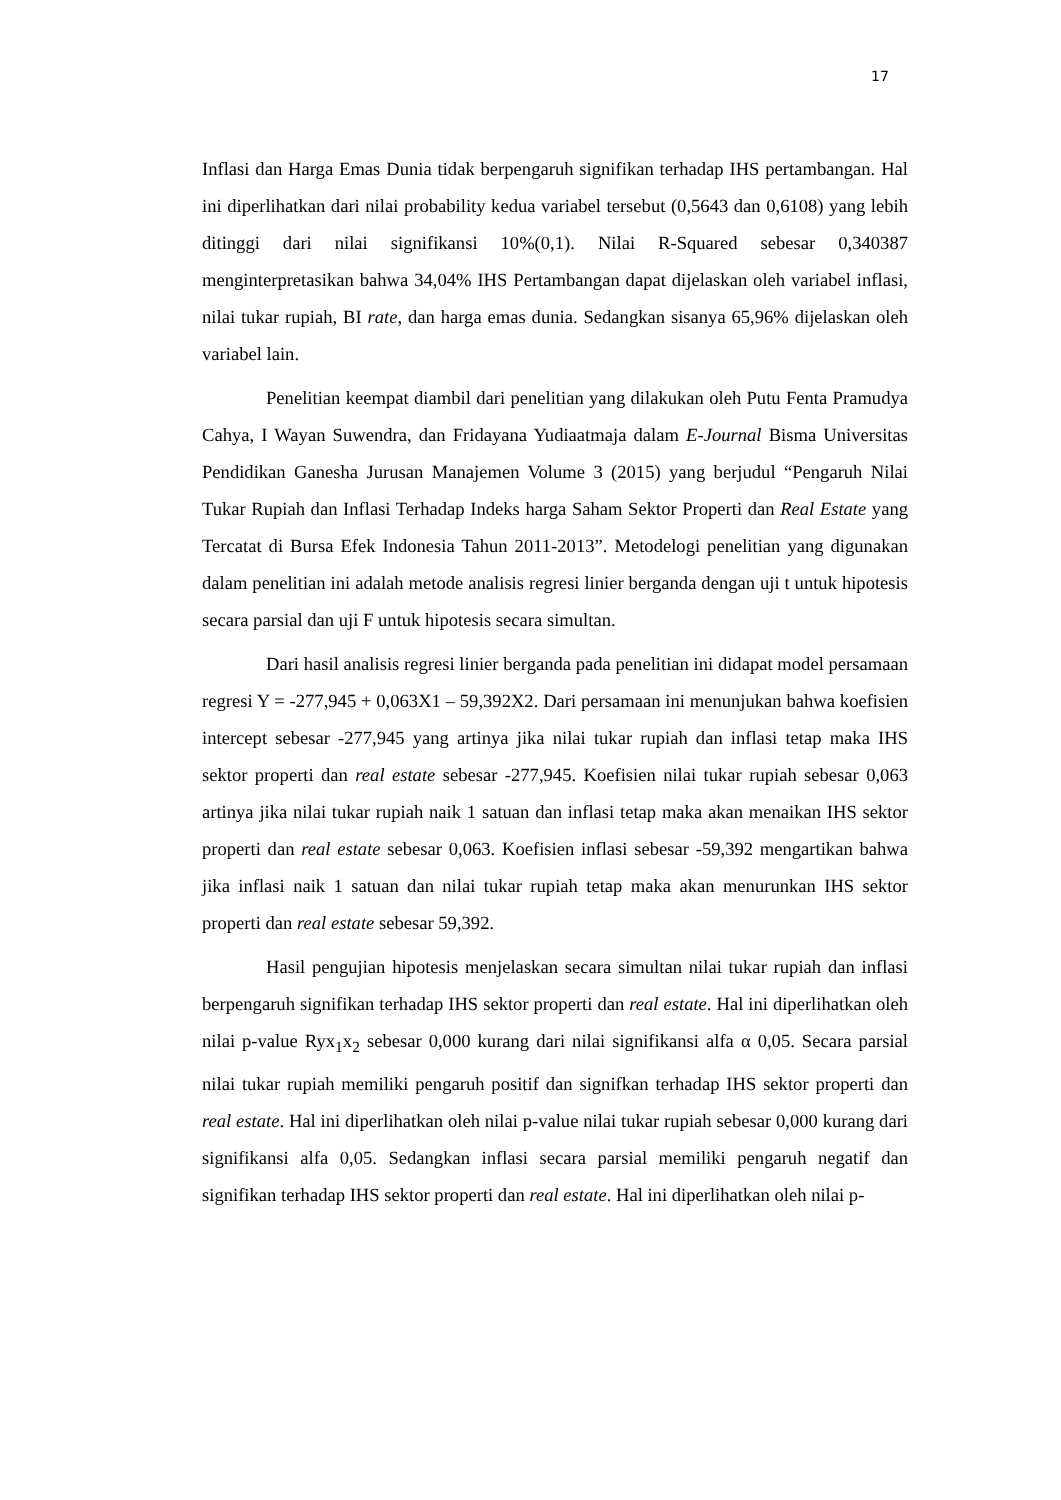17
Inflasi dan Harga Emas Dunia tidak berpengaruh signifikan terhadap IHS pertambangan. Hal ini diperlihatkan dari nilai probability kedua variabel tersebut (0,5643 dan 0,6108) yang lebih ditinggi dari nilai signifikansi 10%(0,1). Nilai R-Squared sebesar 0,340387 menginterpretasikan bahwa 34,04% IHS Pertambangan dapat dijelaskan oleh variabel inflasi, nilai tukar rupiah, BI rate, dan harga emas dunia. Sedangkan sisanya 65,96% dijelaskan oleh variabel lain.
Penelitian keempat diambil dari penelitian yang dilakukan oleh Putu Fenta Pramudya Cahya, I Wayan Suwendra, dan Fridayana Yudiaatmaja dalam E-Journal Bisma Universitas Pendidikan Ganesha Jurusan Manajemen Volume 3 (2015) yang berjudul “Pengaruh Nilai Tukar Rupiah dan Inflasi Terhadap Indeks harga Saham Sektor Properti dan Real Estate yang Tercatat di Bursa Efek Indonesia Tahun 2011-2013”. Metodelogi penelitian yang digunakan dalam penelitian ini adalah metode analisis regresi linier berganda dengan uji t untuk hipotesis secara parsial dan uji F untuk hipotesis secara simultan.
Dari hasil analisis regresi linier berganda pada penelitian ini didapat model persamaan regresi Y = -277,945 + 0,063X1 – 59,392X2. Dari persamaan ini menunjukan bahwa koefisien intercept sebesar -277,945 yang artinya jika nilai tukar rupiah dan inflasi tetap maka IHS sektor properti dan real estate sebesar -277,945. Koefisien nilai tukar rupiah sebesar 0,063 artinya jika nilai tukar rupiah naik 1 satuan dan inflasi tetap maka akan menaikan IHS sektor properti dan real estate sebesar 0,063. Koefisien inflasi sebesar -59,392 mengartikan bahwa jika inflasi naik 1 satuan dan nilai tukar rupiah tetap maka akan menurunkan IHS sektor properti dan real estate sebesar 59,392.
Hasil pengujian hipotesis menjelaskan secara simultan nilai tukar rupiah dan inflasi berpengaruh signifikan terhadap IHS sektor properti dan real estate. Hal ini diperlihatkan oleh nilai p-value Ryx<sub>1</sub>x<sub>2</sub> sebesar 0,000 kurang dari nilai signifikansi alfa α 0,05. Secara parsial nilai tukar rupiah memiliki pengaruh positif dan signifkan terhadap IHS sektor properti dan real estate. Hal ini diperlihatkan oleh nilai p-value nilai tukar rupiah sebesar 0,000 kurang dari signifikansi alfa 0,05. Sedangkan inflasi secara parsial memiliki pengaruh negatif dan signifikan terhadap IHS sektor properti dan real estate. Hal ini diperlihatkan oleh nilai p-